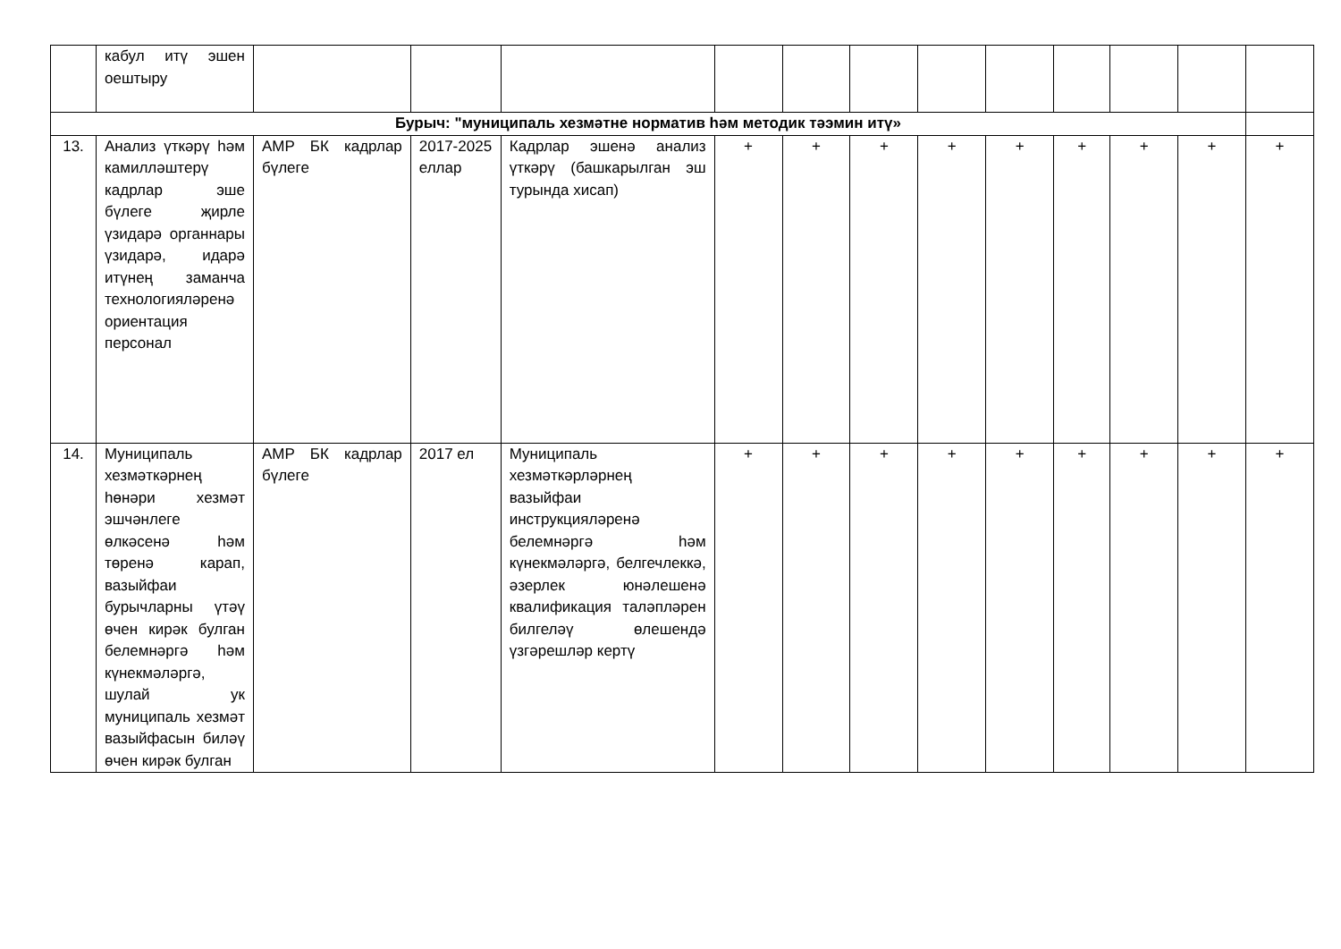| | кабул итү эшен оештыру | | | | | | | | | | | | |
| Бурыч: "муниципаль хезмәтне норматив һәм методик тәэмин итү» | | | | | | | | | | | | | |
| 13. | Анализ үткәрү һәм камилләштерү кадрлар эше бүлеге җирле үзидарә органнары үзидарә, идарә итүнең заманча технологияләренә ориентация персонал | АМР БК кадрлар бүлеге | 2017-2025 еллар | Кадрлар эшенә анализ үткәрү (башкарылган эш турында хисап) | + | + | + | + | + | + | + | + | + |
| 14. | Муниципаль хезмәткәрнең һөнәри хезмәт эшчәнлеге өлкәсенә һәм төренә карап, вазыйфаи бурычларны үтәү өчен кирәк булган белемнәргә һәм күнекмәләргә, шулай ук муниципаль хезмәт вазыйфасын биләү өчен кирәк булган | АМР БК кадрлар бүлеге | 2017 ел | Муниципаль хезмәткәрләрнең вазыйфаи инструкцияләренә белемнәргә һәм күнекмәләргә, белгечлеккә, әзерлек юнәлешенә квалификация таләпләрен билгеләү өлешендә үзгәрешләр кертү | + | + | + | + | + | + | + | + | + |